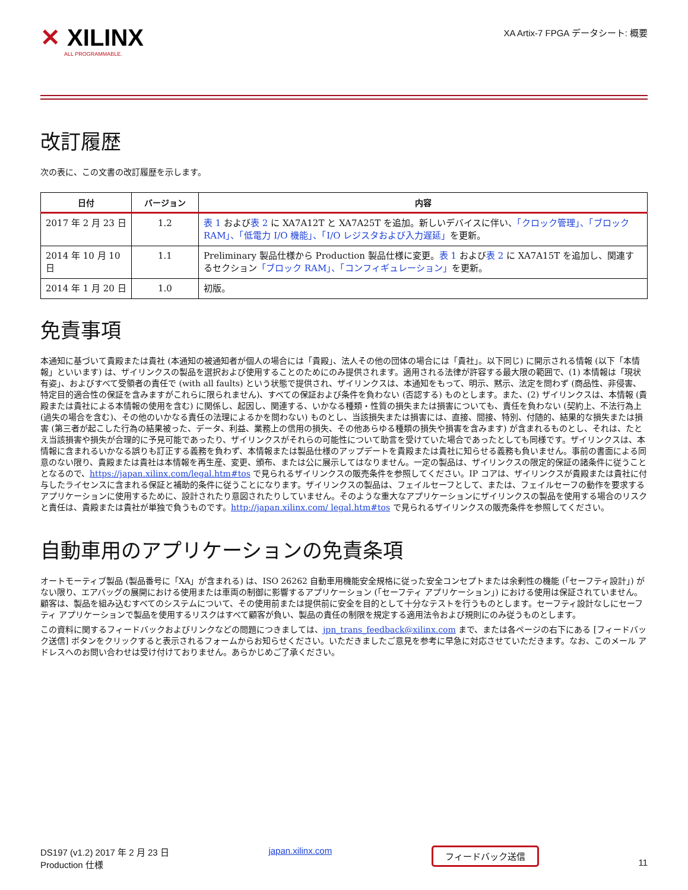✕ XILINX
ALL PROGRAMMABLE.
XA Artix-7 FPGA データシート: 概要
改訂履歴
次の表に、この文書の改訂履歴を示します。
| 日付 | バージョン | 内容 |
| --- | --- | --- |
| 2017 年 2 月 23 日 | 1.2 | 表 1 および 表 2 に XA7A12T と XA7A25T を追加。新しいデバイスに伴い、 「クロック管理」、「ブロック RAM」、「低電力 I/O 機能」、「I/O レジスタおよび入力遅延」 を更新。 |
| 2014 年 10 月 10 日 | 1.1 | Preliminary 製品仕様から Production 製品仕様に変更。 表 1 および 表 2 に XA7A15T を追加し、関連するセクション 「ブロック RAM」、「コンフィギュレーション」 を更新。 |
| 2014 年 1 月 20 日 | 1.0 | 初版。 |
免責事項
本通知に基づいて貴殿または貴社 (本通知の被通知者が個人の場合には「貴殿」、法人その他の団体の場合には「貴社」。以下同じ) に開示される情報 (以下「本情報」といいます) は、ザイリンクスの製品を選択および使用することのためにのみ提供されます。適用される法律が許容する最大限の範囲で、(1) 本情報は「現状有姿」、およびすべて受領者の責任で (with all faults) という状態で提供され、ザイリンクスは、本通知をもって、明示、黙示、法定を問わず (商品性、非侵害、特定目的適合性の保証を含みますがこれらに限られません)、すべての保証および条件を負わない (否認する) ものとします。また、(2) ザイリンクスは、本情報 (貴殿または貴社による本情報の使用を含む) に関係し、起因し、関連する、いかなる種類・性質の損失または損害についても、責任を負わない (契約上、不法行為上 (過失の場合を含む)、その他のいかなる責任の法理によるかを問わない) ものとし、当該損失または損害には、直接、間接、特別、付随的、結果的な損失または損害 (第三者が起こした行為の結果被った、データ、利益、業務上の信用の損失、その他あらゆる種類の損失や損害を含みます) が含まれるものとし、それは、たとえ当該損害や損失が合理的に予見可能であったり、ザイリンクスがそれらの可能性について助言を受けていた場合であったとしても同様です。ザイリンクスは、本情報に含まれるいかなる誤りも訂正する義務を負わず、本情報または製品仕様のアップデートを貴殿または貴社に知らせる義務も負いません。事前の書面による同意のない限り、貴殿または貴社は本情報を再生産、変更、頒布、または公に展示してはなりません。一定の製品は、ザイリンクスの限定的保証の諸条件に従うこととなるので、https://japan.xilinx.com/legal.htm#tos で見られるザイリンクスの販売条件を参照してください。IP コアは、ザイリンクスが貴殿または貴社に付与したライセンスに含まれる保証と補助的条件に従うことになります。ザイリンクスの製品は、フェイルセーフとして、または、フェイルセーフの動作を要求するアプリケーションに使用するために、設計されたり意図されたりしていません。そのような重大なアプリケーションにザイリンクスの製品を使用する場合のリスクと責任は、貴殿または貴社が単独で負うものです。http://japan.xilinx.com/ legal.htm#tos で見られるザイリンクスの販売条件を参照してください。
自動車用のアプリケーションの免責条項
オートモーティブ製品 (製品番号に「XA」が含まれる) は、ISO 26262 自動車用機能安全規格に従った安全コンセプトまたは余剰性の機能 (「セーフティ設計」) がない限り、エアバッグの展開における使用または車両の制御に影響するアプリケーション (「セーフティ アプリケーション」) における使用は保証されていません。顧客は、製品を組み込むすべてのシステムについて、その使用前または提供前に安全を目的として十分なテストを行うものとします。セーフティ設計なしにセーフティ アプリケーションで製品を使用するリスクはすべて顧客が負い、製品の責任の制限を規定する適用法令および規則にのみ従うものとします。
この資料に関するフィードバックおよびリンクなどの問題につきましては、jpn_trans_feedback@xilinx.com まで、または各ページの右下にある [フィードバック送信] ボタンをクリックすると表示されるフォームからお知らせください。いただきましたご意見を参考に早急に対応させていただきます。なお、このメール アドレスへのお問い合わせは受け付けておりません。あらかじめご了承ください。
DS197 (v1.2) 2017 年 2 月 23 日
Production 仕様
japan.xilinx.com
フィードバック送信
11